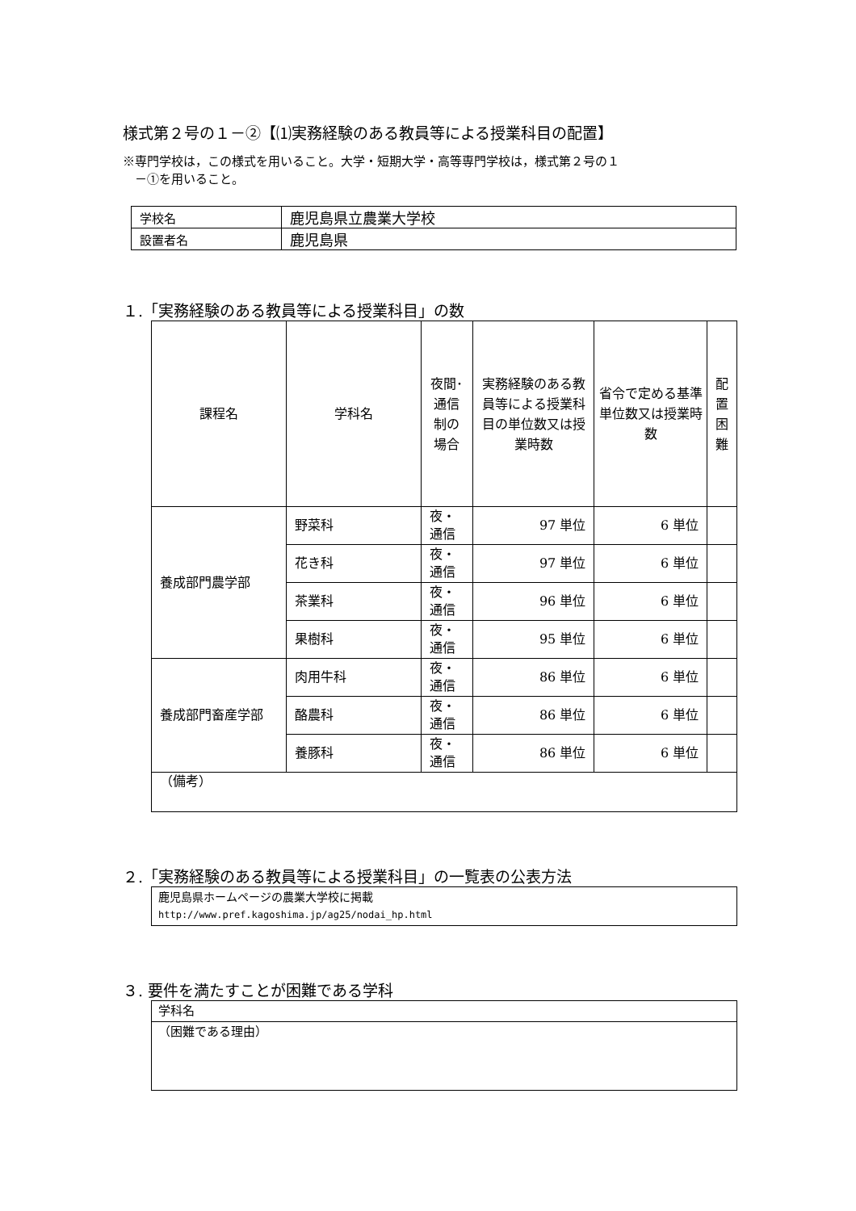様式第２号の１－②【⑴実務経験のある教員等による授業科目の配置】
※専門学校は，この様式を用いること。大学・短期大学・高等専門学校は，様式第２号の１
　－①を用いること。
| 学校名 | 鹿児島県立農業大学校 |
| 設置者名 | 鹿児島県 |
１.「実務経験のある教員等による授業科目」の数
| 課程名 | 学科名 | 夜間･ 通信 制の 場合 | 実務経験のある教員等による授業科目の単位数又は授業時数 | 省令で定める基準単位数又は授業時数 | 配 置 困 難 |
| --- | --- | --- | --- | --- | --- |
| 養成部門農学部 | 野菜科 | 夜・ 通信 | 97 単位 | 6 単位 | |
| | 花き科 | 夜・ 通信 | 97 単位 | 6 単位 | |
| | 茶業科 | 夜・ 通信 | 96 単位 | 6 単位 | |
| | 果樹科 | 夜・ 通信 | 95 単位 | 6 単位 | |
| 養成部門畜産学部 | 肉用牛科 | 夜・ 通信 | 86 単位 | 6 単位 | |
| | 酪農科 | 夜・ 通信 | 86 単位 | 6 単位 | |
| | 養豚科 | 夜・ 通信 | 86 単位 | 6 単位 | |
| （備考） | | | | | |
２.「実務経験のある教員等による授業科目」の一覧表の公表方法
| 鹿児島県ホームページの農業大学校に掲載 http://www.pref.kagoshima.jp/ag25/nodai_hp.html |
３. 要件を満たすことが困難である学科
| 学科名 |
| （困難である理由） |